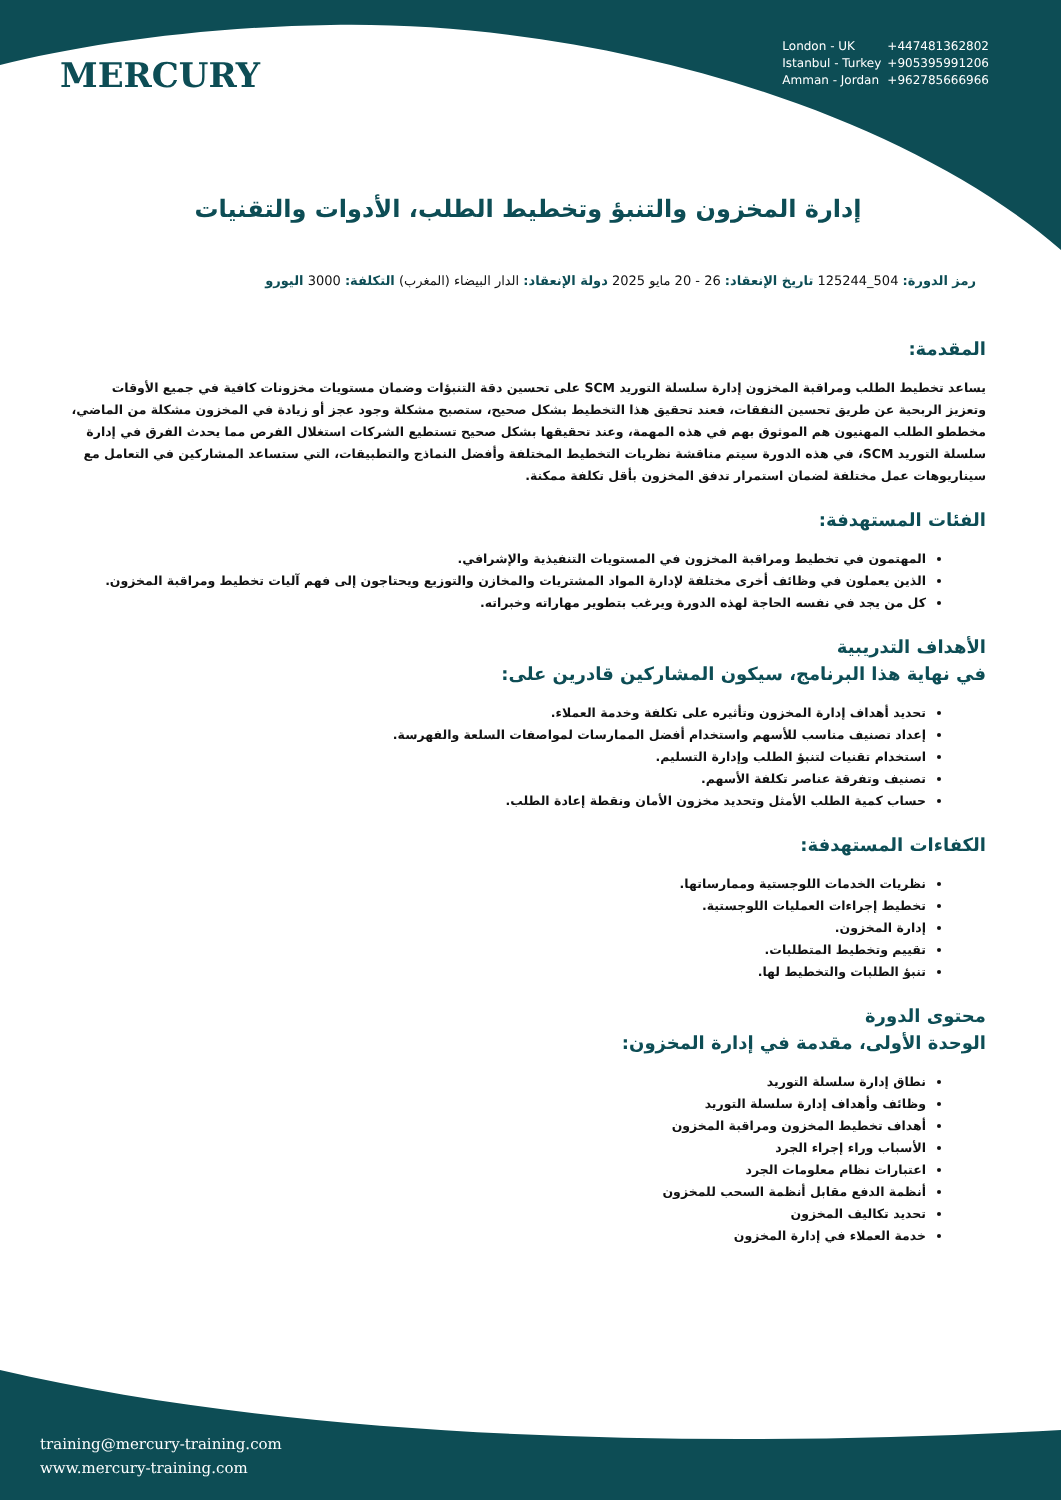MERCURY
London - UK +447481362802
Istanbul - Turkey +905395991206
Amman - Jordan +962785666966
إدارة المخزون والتنبؤ وتخطيط الطلب، الأدوات والتقنيات
رمز الدورة: 504_125244 تاريخ الإنعقاد: 26 - 20 مايو 2025 دولة الإنعقاد: الدار البيضاء (المغرب) التكلفة: 3000 اليورو
المقدمة:
يساعد تخطيط الطلب ومراقبة المخزون إدارة سلسلة التوريد SCM على تحسين دقة التنبؤات وضمان مستويات مخزونات كافية في جميع الأوقات وتعزيز الربحية عن طريق تحسين النفقات، فعند تحقيق هذا التخطيط بشكل صحيح، ستصبح مشكلة وجود عجز أو زيادة في المخزون مشكلة من الماضي، مخططو الطلب المهنيون هم الموثوق بهم في هذه المهمة، وعند تحقيقها بشكل صحيح تستطيع الشركات استغلال الفرص مما يحدث الفرق في إدارة سلسلة التوريد SCM، في هذه الدورة سيتم مناقشة نظريات التخطيط المختلفة وأفضل النماذج والتطبيقات، التي ستساعد المشاركين في التعامل مع سيناريوهات عمل مختلفة لضمان استمرار تدفق المخزون بأقل تكلفة ممكنة.
الفئات المستهدفة:
المهتمون في تخطيط ومراقبة المخزون في المستويات التنفيذية والإشرافي.
الذين يعملون في وظائف أخرى مختلفة لإدارة المواد المشتريات والمخازن والتوزيع ويحتاجون إلى فهم آليات تخطيط ومراقبة المخزون.
كل من يجد في نفسه الحاجة لهذه الدورة ويرغب بتطوير مهاراته وخبراته.
الأهداف التدريبية
في نهاية هذا البرنامج، سيكون المشاركين قادرين على:
تحديد أهداف إدارة المخزون وتأثيره على تكلفة وخدمة العملاء.
إعداد تصنيف مناسب للأسهم واستخدام أفضل الممارسات لمواصفات السلعة والفهرسة.
استخدام تقنيات لتنبؤ الطلب وإدارة التسليم.
تصنيف وتفرقة عناصر تكلفة الأسهم.
حساب كمية الطلب الأمثل وتحديد مخزون الأمان ونقطة إعادة الطلب.
الكفاءات المستهدفة:
نظريات الخدمات اللوجستية وممارساتها.
تخطيط إجراءات العمليات اللوجستية.
إدارة المخزون.
تقييم وتخطيط المتطلبات.
تنبؤ الطلبات والتخطيط لها.
محتوى الدورة
الوحدة الأولى، مقدمة في إدارة المخزون:
نطاق إدارة سلسلة التوريد
وظائف وأهداف إدارة سلسلة التوريد
أهداف تخطيط المخزون ومراقبة المخزون
الأسباب وراء إجراء الجرد
اعتبارات نظام معلومات الجرد
أنظمة الدفع مقابل أنظمة السحب للمخزون
تحديد تكاليف المخزون
خدمة العملاء في إدارة المخزون
training@mercury-training.com
www.mercury-training.com